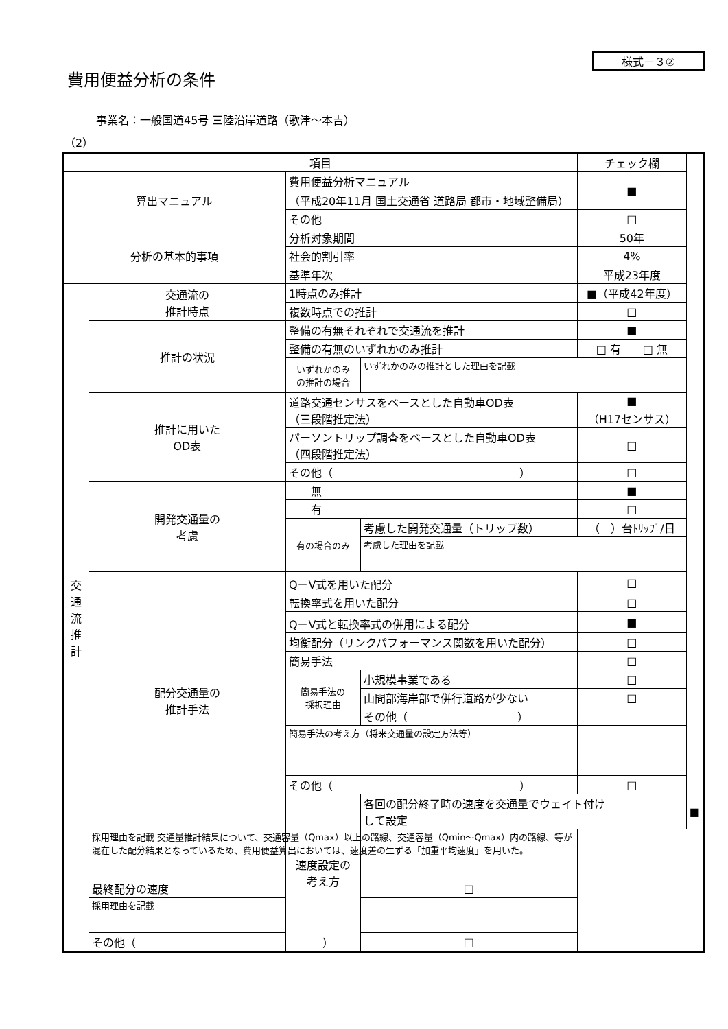様式－３②
費用便益分析の条件
事業名：一般国道45号 三陸沿岸道路（歌津～本吉）
（2）
| 項目 | | | | チェック欄 | |
| --- | --- | --- | --- | --- | --- |
| 算出マニュアル | | 費用便益分析マニュアル （平成20年11月 国土交通省 道路局 都市・地域整備局） | | ■ | |
| | | その他 | | □ | |
| 分析の基本的事項 | | 分析対象期間 | | 50年 | |
| | | 社会的割引率 | | 4% | |
| | | 基準年次 | | 平成23年度 | |
| 交 通 流 推 計 | 交通流の 推計時点 | 1時点のみ推計 | | ■（平成42年度） | |
| | | 複数時点での推計 | | □ | |
| | 推計の状況 | 整備の有無それぞれで交通流を推計 | | ■ | |
| | | 整備の有無のいずれかのみ推計 | | □ 有 □ 無 | |
| | | いずれかのみ の推計の場合 | いずれかのみの推計とした理由を記載 | | |
| | 推計に用いた OD表 | 道路交通センサスをベースとした自動車OD表 （三段階推定法） | | ■ （H17センサス） | |
| | | パーソントリップ調査をベースとした自動車OD表 （四段階推定法） | | □ | |
| | | その他（ ） | | □ | |
| | 開発交通量の 考慮 | 無 | | ■ | |
| | | 有 | | □ | |
| | | 有の場合のみ | 考慮した開発交通量（トリップ数） | （ ）台ﾄﾘｯﾌﾟ/日 | |
| | | | 考慮した理由を記載 | | |
| | 配分交通量の 推計手法 | Q－V式を用いた配分 | | □ | |
| | | 転換率式を用いた配分 | | □ | |
| | | Q－V式と転換率式の併用による配分 | | ■ | |
| | | 均衡配分（リンクパフォーマンス関数を用いた配分） | | □ | |
| | | 簡易手法 | | □ | |
| | | 簡易手法の 採択理由 | 小規模事業である | □ | |
| | | | 山間部海岸部で併行道路が少ない | □ | |
| | | | その他（ ） | | |
| | | 簡易手法の考え方（将来交通量の設定方法等） | | | |
| | | その他（ ） | | □ | |
| | | 速度設定の 考え方 | 各回の配分終了時の速度を交通量でウェイト付け して設定 | | ■ |
| | 採用理由を記載 交通量推計結果について、交通容量（Qmax）以上の路線、交通容量（Qmin～Qmax）内の路線、等が混在した配分結果となっているため、費用便益算出においては、速度差の生ずる「加重平均速度」を用いた。 | | | | |
| | 最終配分の速度 | | □ | | |
| | 採用理由を記載 | | | | |
| | その他（ ） | | □ | | |